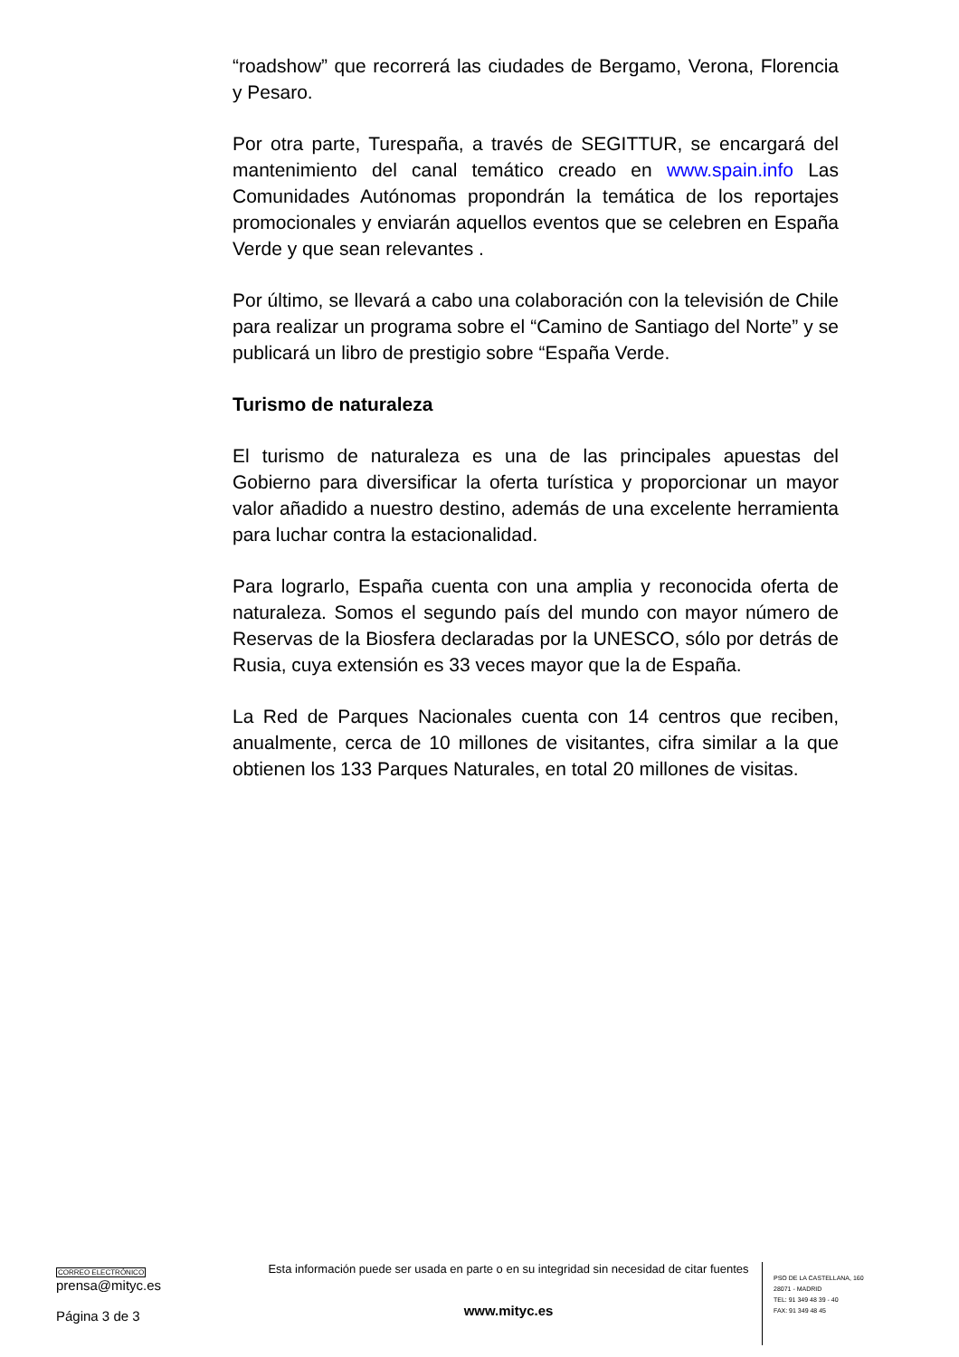“roadshow” que recorrerá las ciudades de Bergamo, Verona, Florencia y Pesaro.
Por otra parte, Turespaña, a través de SEGITTUR, se encargará del mantenimiento del canal temático creado en www.spain.info Las Comunidades Autónomas propondrán la temática de los reportajes promocionales y enviarán aquellos eventos que se celebren en España Verde y que sean relevantes .
Por último, se llevará a cabo una colaboración con la televisión de Chile para realizar un programa sobre el “Camino de Santiago del Norte” y se publicará un libro de prestigio sobre “España Verde.
Turismo de naturaleza
El turismo de naturaleza es una de las principales apuestas del Gobierno para diversificar la oferta turística y proporcionar un mayor valor añadido a nuestro destino, además de una excelente herramienta para luchar contra la estacionalidad.
Para lograrlo, España cuenta con una amplia y reconocida oferta de naturaleza. Somos el segundo país del mundo con mayor número de Reservas de la Biosfera declaradas por la UNESCO, sólo por detrás de Rusia, cuya extensión es 33 veces mayor que la de España.
La Red de Parques Nacionales cuenta con 14 centros que reciben, anualmente, cerca de 10 millones de visitantes, cifra similar a la que obtienen los 133 Parques Naturales, en total 20 millones de visitas.
CORREO ELECTRÓNICO
prensa@mityc.es
Página 3 de 3
Esta información puede ser usada en parte o en su integridad sin necesidad de citar fuentes
www.mityc.es
PSO DE LA CASTELLANA, 160
28071 - MADRID
TEL: 91 349 48 39 - 40
FAX: 91 349 48 45